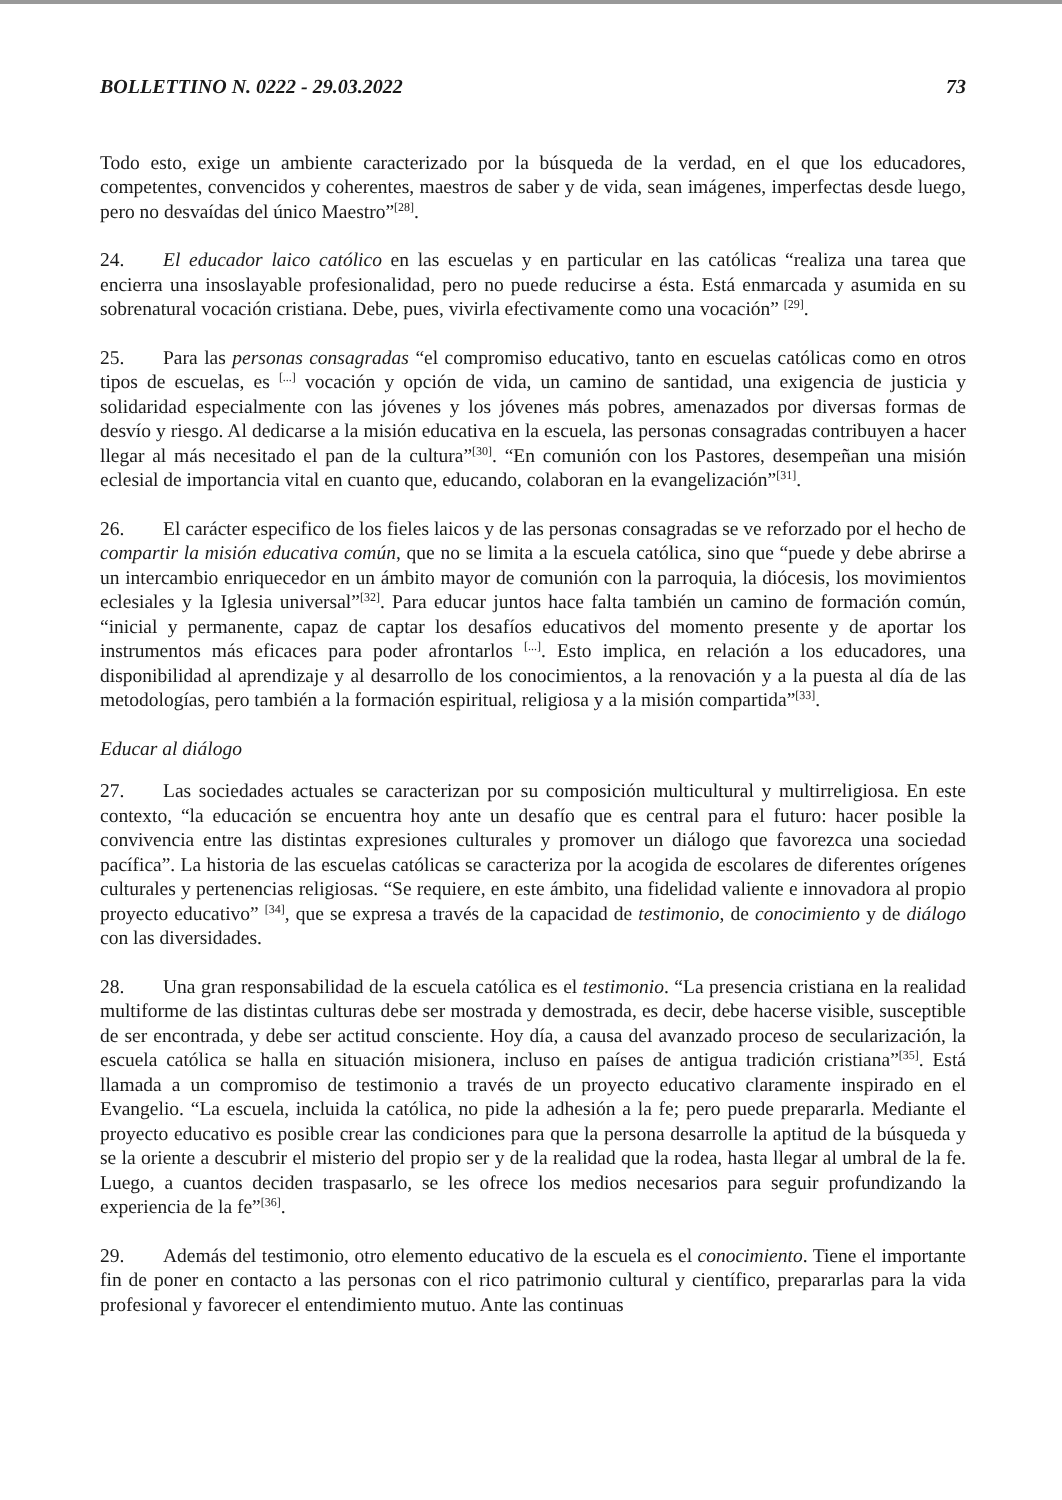BOLLETTINO N. 0222 - 29.03.2022 73
Todo esto, exige un ambiente caracterizado por la búsqueda de la verdad, en el que los educadores, competentes, convencidos y coherentes, maestros de saber y de vida, sean imágenes, imperfectas desde luego, pero no desvaídas del único Maestro”<sup>[28]</sup>.
24. El educador laico católico en las escuelas y en particular en las católicas “realiza una tarea que encierra una insoslayable profesionalidad, pero no puede reducirse a ésta. Está enmarcada y asumida en su sobrenatural vocación cristiana. Debe, pues, vivirla efectivamente como una vocación” <sup>[29]</sup>.
25. Para las personas consagradas “el compromiso educativo, tanto en escuelas católicas como en otros tipos de escuelas, es <sup>[...]</sup> vocación y opción de vida, un camino de santidad, una exigencia de justicia y solidaridad especialmente con las jóvenes y los jóvenes más pobres, amenazados por diversas formas de desvío y riesgo. Al dedicarse a la misión educativa en la escuela, las personas consagradas contribuyen a hacer llegar al más necesitado el pan de la cultura”<sup>[30]</sup>. “En comunión con los Pastores, desempeñan una misión eclesial de importancia vital en cuanto que, educando, colaboran en la evangelización”<sup>[31]</sup>.
26. El carácter especifico de los fieles laicos y de las personas consagradas se ve reforzado por el hecho de compartir la misión educativa común, que no se limita a la escuela católica, sino que “puede y debe abrirse a un intercambio enriquecedor en un ámbito mayor de comunión con la parroquia, la diócesis, los movimientos eclesiales y la Iglesia universal”<sup>[32]</sup>. Para educar juntos hace falta también un camino de formación común, “inicial y permanente, capaz de captar los desafíos educativos del momento presente y de aportar los instrumentos más eficaces para poder afrontarlos <sup>[...]</sup>. Esto implica, en relación a los educadores, una disponibilidad al aprendizaje y al desarrollo de los conocimientos, a la renovación y a la puesta al día de las metodologías, pero también a la formación espiritual, religiosa y a la misión compartida”<sup>[33]</sup>.
Educar al diálogo
27. Las sociedades actuales se caracterizan por su composición multicultural y multirreligiosa. En este contexto, “la educación se encuentra hoy ante un desafío que es central para el futuro: hacer posible la convivencia entre las distintas expresiones culturales y promover un diálogo que favorezca una sociedad pacífica”. La historia de las escuelas católicas se caracteriza por la acogida de escolares de diferentes orígenes culturales y pertenencias religiosas. “Se requiere, en este ámbito, una fidelidad valiente e innovadora al propio proyecto educativo” <sup>[34]</sup>, que se expresa a través de la capacidad de testimonio, de conocimiento y de diálogo con las diversidades.
28. Una gran responsabilidad de la escuela católica es el testimonio. “La presencia cristiana en la realidad multiforme de las distintas culturas debe ser mostrada y demostrada, es decir, debe hacerse visible, susceptible de ser encontrada, y debe ser actitud consciente. Hoy día, a causa del avanzado proceso de secularización, la escuela católica se halla en situación misionera, incluso en países de antigua tradición cristiana”<sup>[35]</sup>. Está llamada a un compromiso de testimonio a través de un proyecto educativo claramente inspirado en el Evangelio. “La escuela, incluida la católica, no pide la adhesión a la fe; pero puede prepararla. Mediante el proyecto educativo es posible crear las condiciones para que la persona desarrolle la aptitud de la búsqueda y se la oriente a descubrir el misterio del propio ser y de la realidad que la rodea, hasta llegar al umbral de la fe. Luego, a cuantos deciden traspasarlo, se les ofrece los medios necesarios para seguir profundizando la experiencia de la fe”<sup>[36]</sup>.
29. Además del testimonio, otro elemento educativo de la escuela es el conocimiento. Tiene el importante fin de poner en contacto a las personas con el rico patrimonio cultural y científico, prepararlas para la vida profesional y favorecer el entendimiento mutuo. Ante las continuas